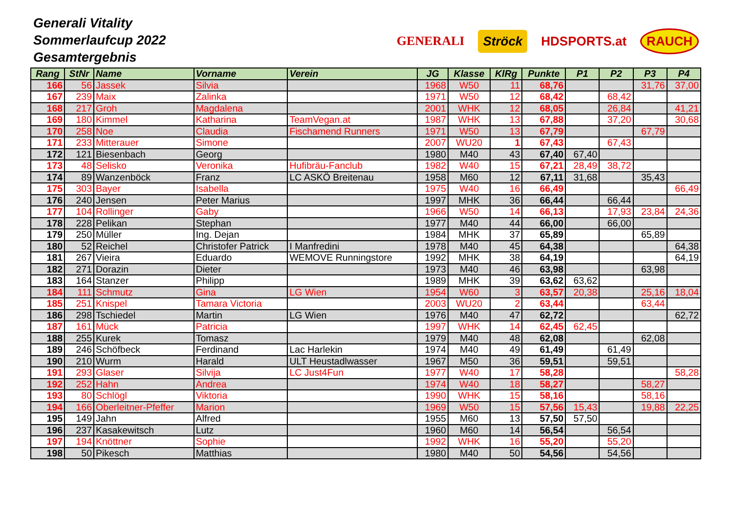Generali Vitality
Sommerlaufcup 2022
Gesamtergebnis
GENERALI Ströck HDSPORTS.at RAUCH
| Rang | StNr | Name | Vorname | Verein | JG | Klasse | KlRg | Punkte | P1 | P2 | P3 | P4 |
| --- | --- | --- | --- | --- | --- | --- | --- | --- | --- | --- | --- | --- |
| 166 | 56 | Jassek | Silvia | | 1968 | W50 | 11 | 68,76 | | | 31,76 | 37,00 |
| 167 | 239 | Maix | Zalinka | | 1971 | W50 | 12 | 68,42 | | 68,42 | | |
| 168 | 217 | Groh | Magdalena | | 2001 | WHK | 12 | 68,05 | | 26,84 | | 41,21 |
| 169 | 180 | Kimmel | Katharina | TeamVegan.at | 1987 | WHK | 13 | 67,88 | | 37,20 | | 30,68 |
| 170 | 258 | Noe | Claudia | Fischamend Runners | 1971 | W50 | 13 | 67,79 | | | 67,79 | |
| 171 | 233 | Mitterauer | Simone | | 2007 | WU20 | 1 | 67,43 | | 67,43 | | |
| 172 | 121 | Biesenbach | Georg | | 1980 | M40 | 43 | 67,40 | 67,40 | | | |
| 173 | 48 | Selisko | Veronika | Hufibräu-Fanclub | 1982 | W40 | 15 | 67,21 | 28,49 | 38,72 | | |
| 174 | 89 | Wanzenböck | Franz | LC ASKÖ Breitenau | 1958 | M60 | 12 | 67,11 | 31,68 | | 35,43 | |
| 175 | 303 | Bayer | Isabella | | 1975 | W40 | 16 | 66,49 | | | | 66,49 |
| 176 | 240 | Jensen | Peter Marius | | 1997 | MHK | 36 | 66,44 | | 66,44 | | |
| 177 | 104 | Rollinger | Gaby | | 1966 | W50 | 14 | 66,13 | | 17,93 | 23,84 | 24,36 |
| 178 | 228 | Pelikan | Stephan | | 1977 | M40 | 44 | 66,00 | | 66,00 | | |
| 179 | 250 | Müller | Ing. Dejan | | 1984 | MHK | 37 | 65,89 | | | 65,89 | |
| 180 | 52 | Reichel | Christofer Patrick | I Manfredini | 1978 | M40 | 45 | 64,38 | | | | 64,38 |
| 181 | 267 | Vieira | Eduardo | WEMOVE Runningstore | 1992 | MHK | 38 | 64,19 | | | | 64,19 |
| 182 | 271 | Dorazin | Dieter | | 1973 | M40 | 46 | 63,98 | | | 63,98 | |
| 183 | 164 | Stanzer | Philipp | | 1989 | MHK | 39 | 63,62 | 63,62 | | | |
| 184 | 111 | Schmutz | Gina | LG Wien | 1954 | W60 | 3 | 63,57 | 20,38 | | 25,16 | 18,04 |
| 185 | 251 | Knispel | Tamara Victoria | | 2003 | WU20 | 2 | 63,44 | | | 63,44 | |
| 186 | 298 | Tschiedel | Martin | LG Wien | 1976 | M40 | 47 | 62,72 | | | | 62,72 |
| 187 | 161 | Mück | Patricia | | 1997 | WHK | 14 | 62,45 | 62,45 | | | |
| 188 | 255 | Kurek | Tomasz | | 1979 | M40 | 48 | 62,08 | | | 62,08 | |
| 189 | 246 | Schöfbeck | Ferdinand | Lac Harlekin | 1974 | M40 | 49 | 61,49 | | 61,49 | | |
| 190 | 210 | Wurm | Harald | ULT Heustadlwasser | 1967 | M50 | 36 | 59,51 | | 59,51 | | |
| 191 | 293 | Glaser | Silvija | LC Just4Fun | 1977 | W40 | 17 | 58,28 | | | | 58,28 |
| 192 | 252 | Hahn | Andrea | | 1974 | W40 | 18 | 58,27 | | | 58,27 | |
| 193 | 80 | Schlögl | Viktoria | | 1990 | WHK | 15 | 58,16 | | | 58,16 | |
| 194 | 166 | Oberleitner-Pfeffer | Marion | | 1969 | W50 | 15 | 57,56 | 15,43 | | 19,88 | 22,25 |
| 195 | 149 | Jahn | Alfred | | 1955 | M60 | 13 | 57,50 | 57,50 | | | |
| 196 | 237 | Kasakewitsch | Lutz | | 1960 | M60 | 14 | 56,54 | | 56,54 | | |
| 197 | 194 | Knöttner | Sophie | | 1992 | WHK | 16 | 55,20 | | 55,20 | | |
| 198 | 50 | Pikesch | Matthias | | 1980 | M40 | 50 | 54,56 | | 54,56 | | |